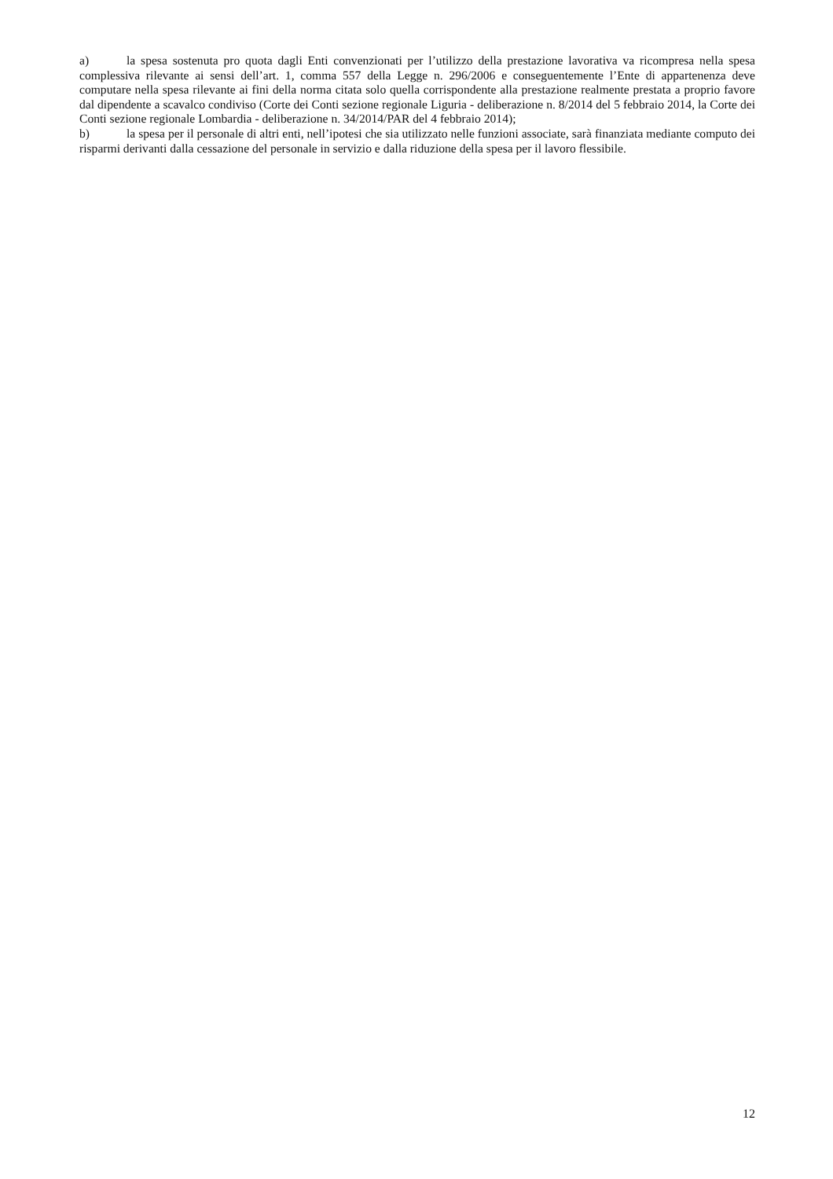a) la spesa sostenuta pro quota dagli Enti convenzionati per l’utilizzo della prestazione lavorativa va ricompresa nella spesa complessiva rilevante ai sensi dell’art. 1, comma 557 della Legge n. 296/2006 e conseguentemente l’Ente di appartenenza deve computare nella spesa rilevante ai fini della norma citata solo quella corrispondente alla prestazione realmente prestata a proprio favore dal dipendente a scavalco condiviso (Corte dei Conti sezione regionale Liguria - deliberazione n. 8/2014 del 5 febbraio 2014, la Corte dei Conti sezione regionale Lombardia - deliberazione n. 34/2014/PAR del 4 febbraio 2014);
b) la spesa per il personale di altri enti, nell’ipotesi che sia utilizzato nelle funzioni associate, sarà finanziata mediante computo dei risparmi derivanti dalla cessazione del personale in servizio e dalla riduzione della spesa per il lavoro flessibile.
12